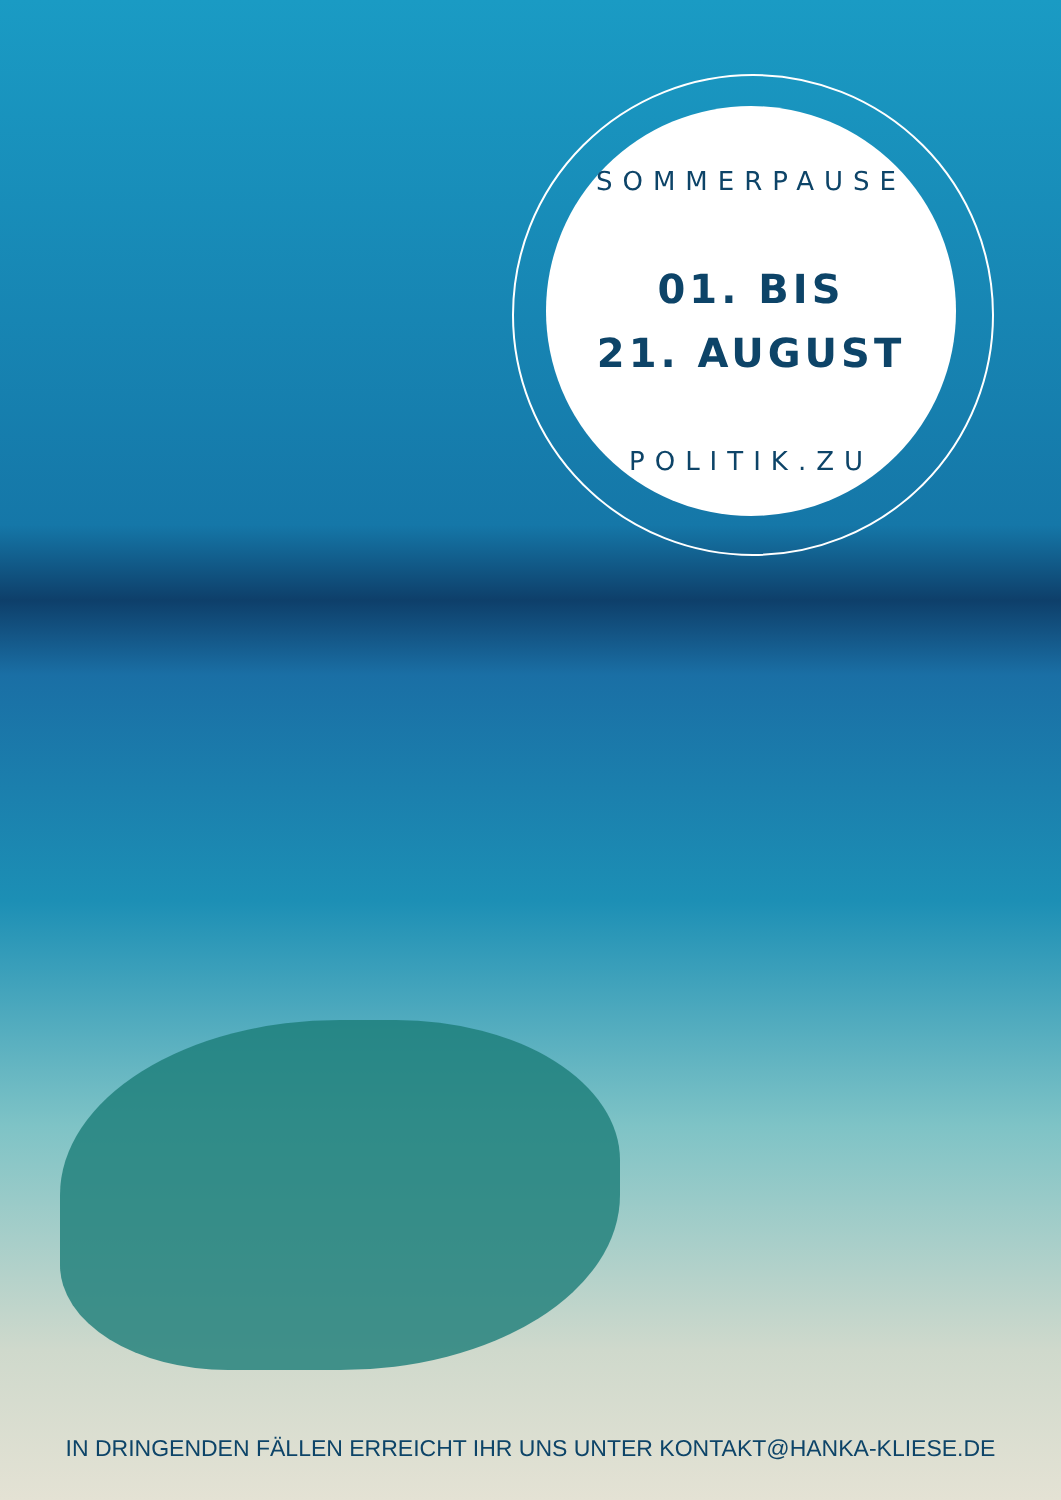SOMMERPAUSE
01. BIS
21. AUGUST
POLITIK.ZU
IN DRINGENDEN FÄLLEN ERREICHT IHR UNS UNTER KONTAKT@HANKA-KLIESE.DE